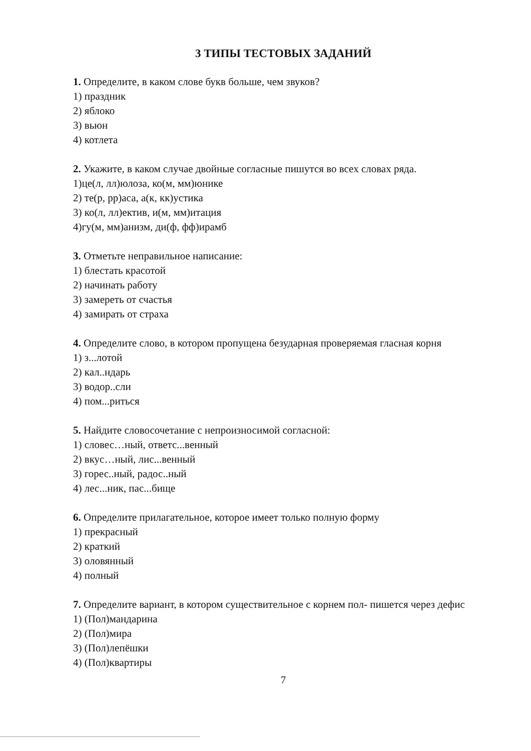3 ТИПЫ ТЕСТОВЫХ ЗАДАНИЙ
1. Определите, в каком слове букв больше, чем звуков?
1) праздник
2) яблоко
3) вьюн
4) котлета
2. Укажите, в каком случае двойные согласные пишутся во всех словах ряда.
1)це(л, лл)юлоза, ко(м, мм)юнике
2) те(р, рр)аса, а(к, кк)устика
3) ко(л, лл)ектив, и(м, мм)итация
4)гу(м, мм)анизм, ди(ф, фф)ирамб
3. Отметьте неправильное написание:
1) блестать красотой
2) начинать работу
3) замереть от счастья
4) замирать от страха
4. Определите слово, в котором пропущена безударная проверяемая гласная корня
1) з...лотой
2) кал..ндарь
3) водор..сли
4) пом...риться
5. Найдите словосочетание с непроизносимой согласной:
1) словес…ный, ответс...венный
2) вкус…ный, лис...венный
3) горес..ный, радос..ный
4) лес...ник, пас...бище
6. Определите прилагательное, которое имеет только полную форму
1) прекрасный
2) краткий
3) оловянный
4) полный
7. Определите вариант, в котором существительное с корнем пол- пишется через дефис
1) (Пол)мандарина
2) (Пол)мира
3) (Пол)лепёшки
4) (Пол)квартиры
7